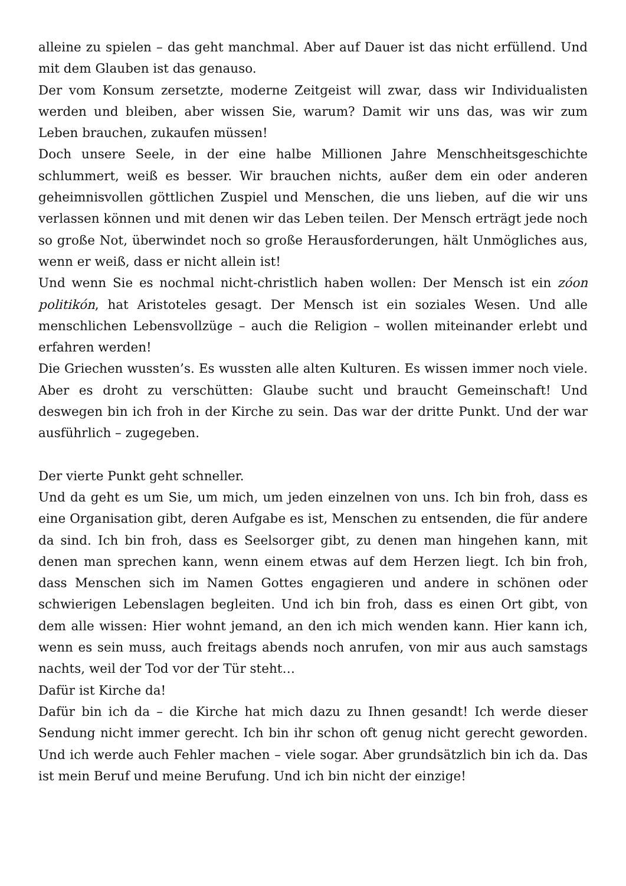alleine zu spielen – das geht manchmal. Aber auf Dauer ist das nicht erfüllend. Und mit dem Glauben ist das genauso.
Der vom Konsum zersetzte, moderne Zeitgeist will zwar, dass wir Individualisten werden und bleiben, aber wissen Sie, warum? Damit wir uns das, was wir zum Leben brauchen, zukaufen müssen!
Doch unsere Seele, in der eine halbe Millionen Jahre Menschheitsgeschichte schlummert, weiß es besser. Wir brauchen nichts, außer dem ein oder anderen geheimnisvollen göttlichen Zuspiel und Menschen, die uns lieben, auf die wir uns verlassen können und mit denen wir das Leben teilen. Der Mensch erträgt jede noch so große Not, überwindet noch so große Herausforderungen, hält Unmögliches aus, wenn er weiß, dass er nicht allein ist!
Und wenn Sie es nochmal nicht-christlich haben wollen: Der Mensch ist ein zóon politikón, hat Aristoteles gesagt. Der Mensch ist ein soziales Wesen. Und alle menschlichen Lebensvollzüge – auch die Religion – wollen miteinander erlebt und erfahren werden!
Die Griechen wussten’s. Es wussten alle alten Kulturen. Es wissen immer noch viele. Aber es droht zu verschütten: Glaube sucht und braucht Gemeinschaft! Und deswegen bin ich froh in der Kirche zu sein. Das war der dritte Punkt. Und der war ausführlich – zugegeben.
Der vierte Punkt geht schneller.
Und da geht es um Sie, um mich, um jeden einzelnen von uns. Ich bin froh, dass es eine Organisation gibt, deren Aufgabe es ist, Menschen zu entsenden, die für andere da sind. Ich bin froh, dass es Seelsorger gibt, zu denen man hingehen kann, mit denen man sprechen kann, wenn einem etwas auf dem Herzen liegt. Ich bin froh, dass Menschen sich im Namen Gottes engagieren und andere in schönen oder schwierigen Lebenslagen begleiten. Und ich bin froh, dass es einen Ort gibt, von dem alle wissen: Hier wohnt jemand, an den ich mich wenden kann. Hier kann ich, wenn es sein muss, auch freitags abends noch anrufen, von mir aus auch samstags nachts, weil der Tod vor der Tür steht…
Dafür ist Kirche da!
Dafür bin ich da – die Kirche hat mich dazu zu Ihnen gesandt! Ich werde dieser Sendung nicht immer gerecht. Ich bin ihr schon oft genug nicht gerecht geworden. Und ich werde auch Fehler machen – viele sogar. Aber grundsätzlich bin ich da. Das ist mein Beruf und meine Berufung. Und ich bin nicht der einzige!